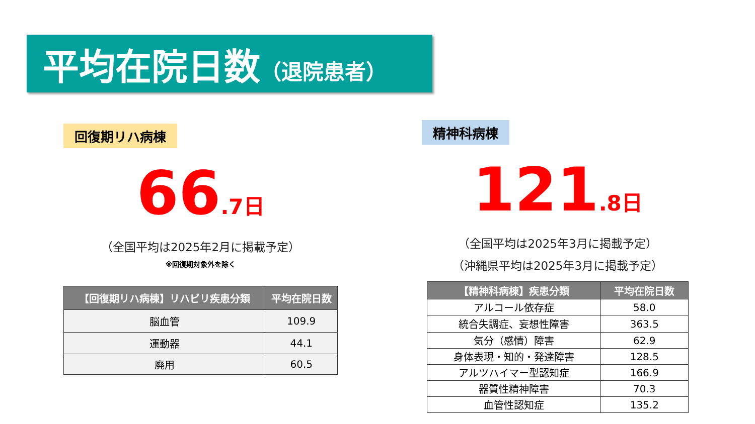平均在院日数（退院患者）
回復期リハ病棟
66.7日
（全国平均は2025年2月に掲載予定）
※回復期対象外を除く
| 【回復期リハ病棟】リハビリ疾患分類 | 平均在院日数 |
| --- | --- |
| 脳血管 | 109.9 |
| 運動器 | 44.1 |
| 廃用 | 60.5 |
精神科病棟
121.8日
（全国平均は2025年3月に掲載予定）
（沖縄県平均は2025年3月に掲載予定）
| 【精神科病棟】疾患分類 | 平均在院日数 |
| --- | --- |
| アルコール依存症 | 58.0 |
| 統合失調症、妄想性障害 | 363.5 |
| 気分（感情）障害 | 62.9 |
| 身体表現・知的・発達障害 | 128.5 |
| アルツハイマー型認知症 | 166.9 |
| 器質性精神障害 | 70.3 |
| 血管性認知症 | 135.2 |